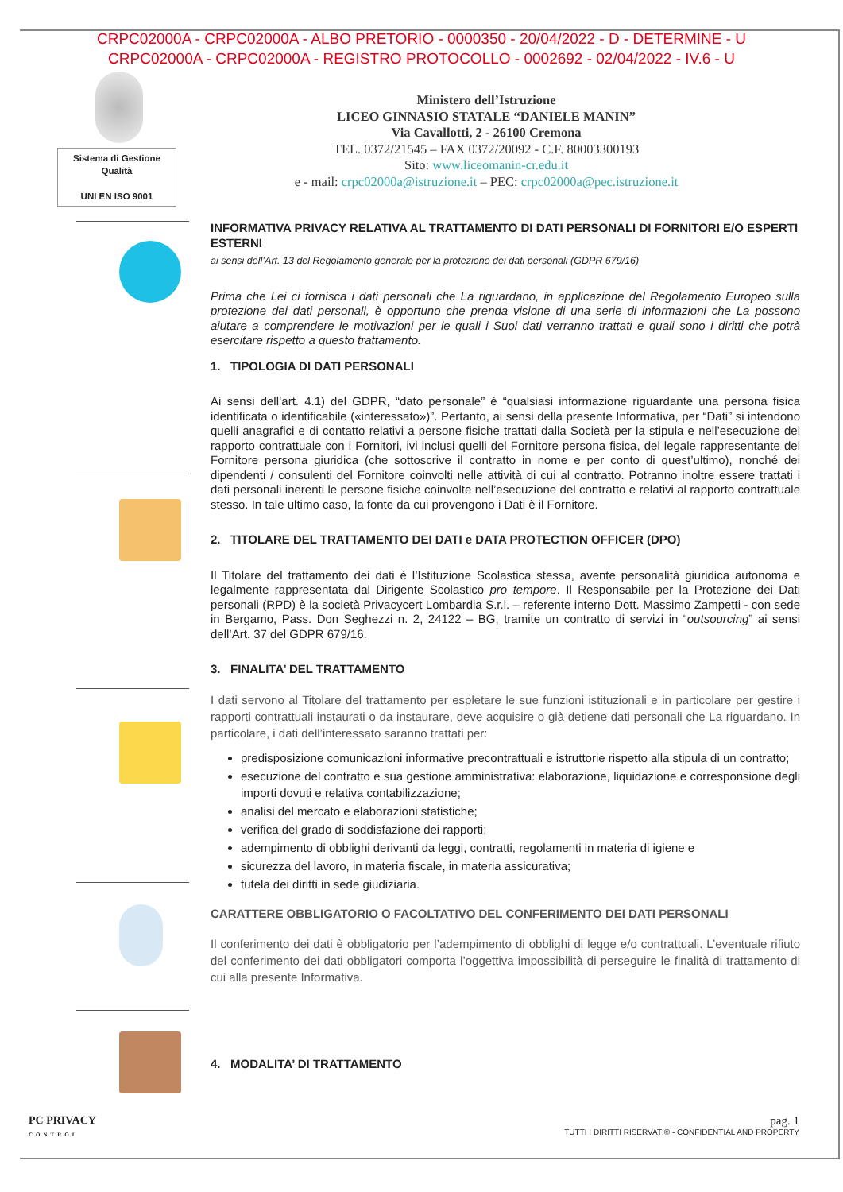CRPC02000A - CRPC02000A - ALBO PRETORIO - 0000350 - 20/04/2022 - D - DETERMINE - U
CRPC02000A - CRPC02000A - REGISTRO PROTOCOLLO - 0002692 - 02/04/2022 - IV.6 - U
Sistema di Gestione
Qualità
UNI EN ISO 9001
Ministero dell’Istruzione
LICEO GINNASIO STATALE “DANIELE MANIN”
Via Cavallotti, 2 - 26100 Cremona
TEL. 0372/21545 – FAX 0372/20092 - C.F. 80003300193
Sito: www.liceomanin-cr.edu.it
e - mail: crpc02000a@istruzione.it – PEC: crpc02000a@pec.istruzione.it
INFORMATIVA PRIVACY RELATIVA AL TRATTAMENTO DI DATI PERSONALI DI FORNITORI E/O ESPERTI ESTERNI
ai sensi dell’Art. 13 del Regolamento generale per la protezione dei dati personali (GDPR 679/16)
Prima che Lei ci fornisca i dati personali che La riguardano, in applicazione del Regolamento Europeo sulla protezione dei dati personali, è opportuno che prenda visione di una serie di informazioni che La possono aiutare a comprendere le motivazioni per le quali i Suoi dati verranno trattati e quali sono i diritti che potrà esercitare rispetto a questo trattamento.
1. TIPOLOGIA DI DATI PERSONALI
Ai sensi dell’art. 4.1) del GDPR, “dato personale” è “qualsiasi informazione riguardante una persona fisica identificata o identificabile («interessato»)”. Pertanto, ai sensi della presente Informativa, per “Dati” si intendono quelli anagrafici e di contatto relativi a persone fisiche trattati dalla Società per la stipula e nell’esecuzione del rapporto contrattuale con i Fornitori, ivi inclusi quelli del Fornitore persona fisica, del legale rappresentante del Fornitore persona giuridica (che sottoscrive il contratto in nome e per conto di quest’ultimo), nonché dei dipendenti / consulenti del Fornitore coinvolti nelle attività di cui al contratto. Potranno inoltre essere trattati i dati personali inerenti le persone fisiche coinvolte nell’esecuzione del contratto e relativi al rapporto contrattuale stesso. In tale ultimo caso, la fonte da cui provengono i Dati è il Fornitore.
2. TITOLARE DEL TRATTAMENTO DEI DATI e DATA PROTECTION OFFICER (DPO)
Il Titolare del trattamento dei dati è l’Istituzione Scolastica stessa, avente personalità giuridica autonoma e legalmente rappresentata dal Dirigente Scolastico pro tempore. Il Responsabile per la Protezione dei Dati personali (RPD) è la società Privacycert Lombardia S.r.l. – referente interno Dott. Massimo Zampetti - con sede in Bergamo, Pass. Don Seghezzi n. 2, 24122 – BG, tramite un contratto di servizi in “outsourcing” ai sensi dell’Art. 37 del GDPR 679/16.
3. FINALITA’ DEL TRATTAMENTO
I dati servono al Titolare del trattamento per espletare le sue funzioni istituzionali e in particolare per gestire i rapporti contrattuali instaurati o da instaurare, deve acquisire o già detiene dati personali che La riguardano. In particolare, i dati dell’interessato saranno trattati per:
predisposizione comunicazioni informative precontrattuali e istruttorie rispetto alla stipula di un contratto;
esecuzione del contratto e sua gestione amministrativa: elaborazione, liquidazione e corresponsione degli importi dovuti e relativa contabilizzazione;
analisi del mercato e elaborazioni statistiche;
verifica del grado di soddisfazione dei rapporti;
adempimento di obblighi derivanti da leggi, contratti, regolamenti in materia di igiene e
sicurezza del lavoro, in materia fiscale, in materia assicurativa;
tutela dei diritti in sede giudiziaria.
CARATTERE OBBLIGATORIO O FACOLTATIVO DEL CONFERIMENTO DEI DATI PERSONALI
Il conferimento dei dati è obbligatorio per l’adempimento di obblighi di legge e/o contrattuali. L’eventuale rifiuto del conferimento dei dati obbligatori comporta l’oggettiva impossibilità di perseguire le finalità di trattamento di cui alla presente Informativa.
4. MODALITA’ DI TRATTAMENTO
PC PRIVACY
CONTROL
pag. 1
TUTTI I DIRITTI RISERVATI© - CONFIDENTIAL AND PROPERTY